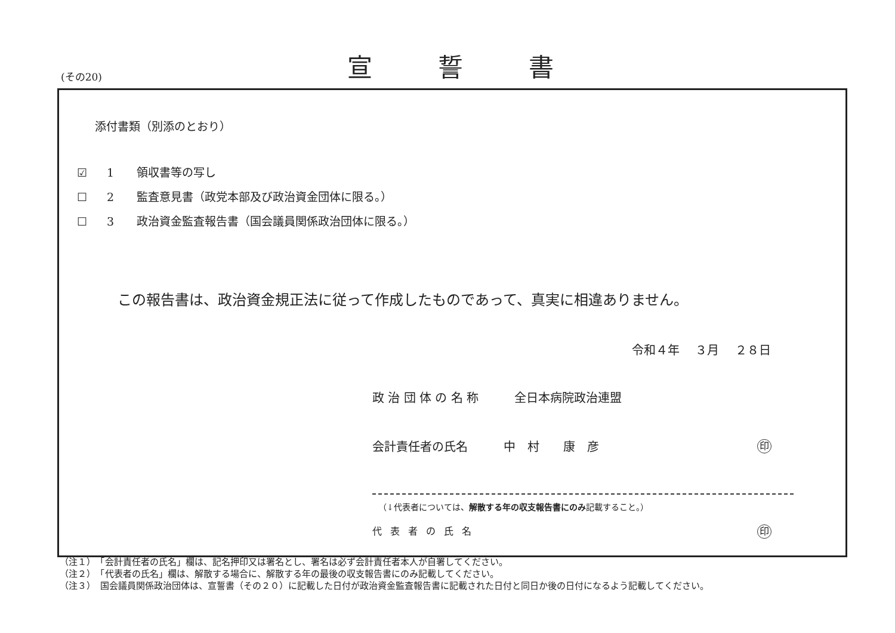(その20)
宣誓書
添付書類（別添のとおり）
☑ 1 領収書等の写し
☐ 2 監査意見書（政党本部及び政治資金団体に限る。）
☐ 3 政治資金監査報告書（国会議員関係政治団体に限る。）
この報告書は、政治資金規正法に従って作成したものであって、真実に相違ありません。
令和４年　 ３月　 ２８日
政 治 団 体 の 名 称　　　全日本病院政治連盟
会計責任者の氏名　　　中　村　　康　彦
印
（↓代表者については、解散する年の収支報告書にのみ記載すること。）
代表者の氏名 印
（注１）　「会計責任者の氏名」欄は、記名押印又は署名とし、署名は必ず会計責任者本人が自署してください。
（注２）　「代表者の氏名」欄は、解散する場合に、解散する年の最後の収支報告書にのみ記載してください。
（注３）　国会議員関係政治団体は、宣誓書（その２０）に記載した日付が政治資金監査報告書に記載された日付と同日か後の日付になるよう記載してください。